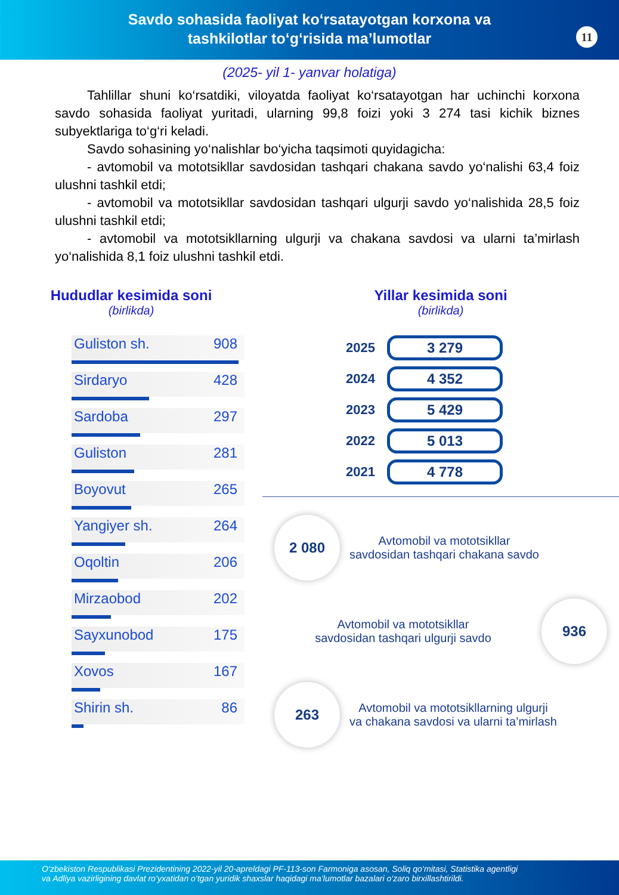Savdo sohasida faoliyat ko‘rsatayotgan korxona va
tashkilotlar to‘g‘risida ma’lumotlar
11
(2025- yil 1- yanvar holatiga)
Tahlillar shuni ko‘rsatdiki, viloyatda faoliyat ko‘rsatayotgan har uchinchi korxona savdo sohasida faoliyat yuritadi, ularning 99,8 foizi yoki 3 274 tasi kichik biznes subyektlariga to‘g‘ri keladi.
Savdo sohasining yo‘nalishlar bo‘yicha taqsimoti quyidagicha:
- avtomobil va mototsikllar savdosidan tashqari chakana savdo yo‘nalishi 63,4 foiz ulushni tashkil etdi;
- avtomobil va mototsikllar savdosidan tashqari ulgurji savdo yo‘nalishida 28,5 foiz ulushni tashkil etdi;
- avtomobil va mototsikllarning ulgurji va chakana savdosi va ularni ta’mirlash yo‘nalishida 8,1 foiz ulushni tashkil etdi.
Hududlar kesimida soni
(birlikda)
Guliston sh. 908
Sirdaryo 428
Sardoba 297
Guliston 281
Boyovut 265
Yangiyer sh. 264
Oqoltin 206
Mirzaobod 202
Sayxunobod 175
Xovos 167
Shirin sh. 86
Yillar kesimida soni
(birlikda)
2025 3 279
2024 4 352
2023 5 429
2022 5 013
2021 4 778
2 080
Avtomobil va mototsikllar
savdosidan tashqari chakana savdo
Avtomobil va mototsikllar
savdosidan tashqari ulgurji savdo
936
263
Avtomobil va mototsikllarning ulgurji
va chakana savdosi va ularni ta’mirlash
O‘zbekiston Respublikasi Prezidentining 2022-yil 20-apreldagi PF-113-son Farmoniga asosan, Soliq qo‘mitasi, Statistika agentligi
va Adliya vazirligining davlat ro‘yxatidan o‘tgan yuridik shaxslar haqidagi ma’lumotlar bazalari o‘zaro birxillashtirildi.